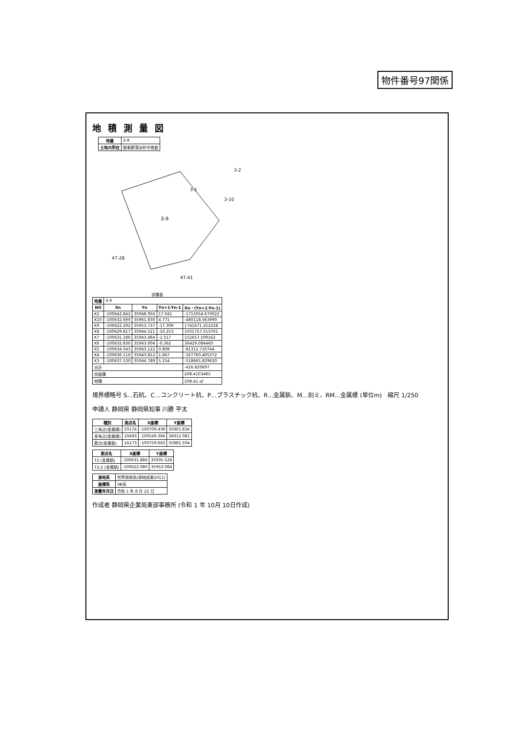物件番号97関係
地積測量図
| 地番 | 3-9 |
| 土地の所在 | 駿東郡清水町中徳倉 |
3-9
3-1
3-10
47-28
47-41
3-2
求積表
| 地番 | 3-9 | | | |
| NO | Xn | Yn | Yn+1-Yn-1 | Xn・(Yn+1-Yn-1) |
| K2 | -100642.842 | 35948.956 | 17.041 | -1715054.670622 |
| K10 | -100632.690 | 35961.830 | 4.771 | -480118.563990 |
| K9 | -100622.292 | 35953.737 | -17.309 | 1741671.252228 |
| K8 | -100629.817 | 35944.521 | -10.253 | 1031757.513701 |
| K7 | -100631.186 | 35943.484 | -1.517 | 152657.509162 |
| K6 | -100632.830 | 35943.004 | -0.362 | 36429.084460 |
| K5 | -100634.543 | 35943.122 | 0.808 | -81312.710744 |
| K4 | -100636.116 | 35943.812 | 1.667 | -167760.405372 |
| K3 | -100637.530 | 35944.789 | 5.154 | -518665.829620 |
| 合計 | | | | -416.820697 |
| 倍面積 | | | | 208.4103485 |
| 地積 | | | | 208.41 ㎡ |
境界標略号 S…石杭、C…コンクリート杭、P…プラスチック杭、R…金属鋲、M…刻ミ、RM…金属標 (単位m)　縮尺 1/250
申請人 静岡県 静岡県知事 川勝 平太
| 種別 | 測点名 | X座標 | Y座標 |
| --- | --- | --- | --- |
| 三角点(金属標) | 1017A | -100709.439 | 35901.834 |
| 多角点(金属標) | 10A93 | -100549.366 | 36012.081 |
| 節点(金属鋲) | 1A173 | -100759.662 | 35881.504 |
| 測点名 | X座標 | Y座標 |
| --- | --- | --- |
| T2 (金属鋲) | -100631.886 | 35935.528 |
| T2-2 (金属鋲) | -100622.080 | 35953.084 |
| 測地系 | 世界測地系(測地成果2011) |
| 座標系 | Ⅷ系 |
| 測量年月日 | 令和 1 年 8 月 22 日 |
作成者 静岡県企業局東部事務所 (令和 1 年 10月 10日作成)